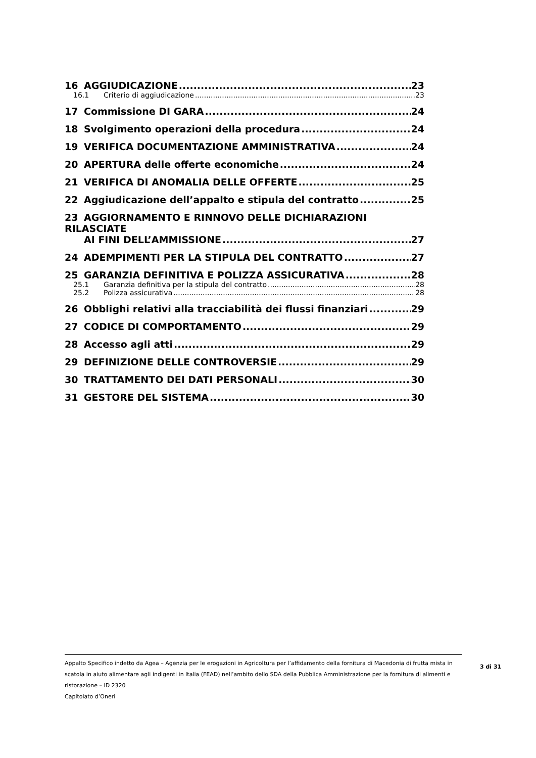16 AGGIUDICAZIONE 23
16.1 Criterio di aggiudicazione 23
17 Commissione DI GARA 24
18 Svolgimento operazioni della procedura 24
19 VERIFICA DOCUMENTAZIONE AMMINISTRATIVA 24
20 APERTURA delle offerte economiche 24
21 VERIFICA DI ANOMALIA DELLE OFFERTE 25
22 Aggiudicazione dell’appalto e stipula del contratto 25
23 AGGIORNAMENTO E RINNOVO DELLE DICHIARAZIONI RILASCIATE
AI FINI DELL’AMMISSIONE 27
24 ADEMPIMENTI PER LA STIPULA DEL CONTRATTO 27
25 GARANZIA DEFINITIVA E POLIZZA ASSICURATIVA 28
25.1 Garanzia definitiva per la stipula del contratto 28
25.2 Polizza assicurativa 28
26 Obblighi relativi alla tracciabilità dei flussi finanziari 29
27 CODICE DI COMPORTAMENTO 29
28 Accesso agli atti 29
29 DEFINIZIONE DELLE CONTROVERSIE 29
30 TRATTAMENTO DEI DATI PERSONALI 30
31 GESTORE DEL SISTEMA 30
Appalto Specifico indetto da Agea – Agenzia per le erogazioni in Agricoltura per l’affidamento della fornitura di Macedonia di frutta mista in scatola in aiuto alimentare agli indigenti in Italia (FEAD) nell’ambito dello SDA della Pubblica Amministrazione per la fornitura di alimenti e ristorazione – ID 2320
Capitolato d’Oneri
3 di 31